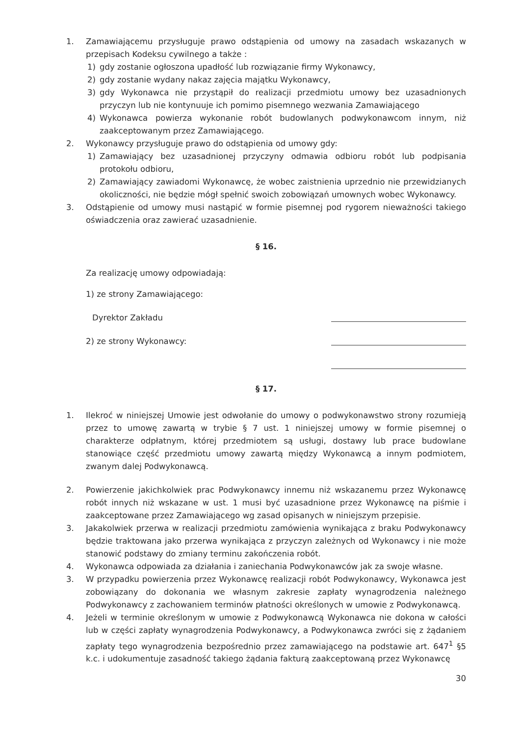1. Zamawiającemu przysługuje prawo odstąpienia od umowy na zasadach wskazanych w przepisach Kodeksu cywilnego a także :
1) gdy zostanie ogłoszona upadłość lub rozwiązanie firmy Wykonawcy,
2) gdy zostanie wydany nakaz zajęcia majątku Wykonawcy,
3) gdy Wykonawca nie przystąpił do realizacji przedmiotu umowy bez uzasadnionych przyczyn lub nie kontynuuje ich pomimo pisemnego wezwania Zamawiającego
4) Wykonawca powierza wykonanie robót budowlanych podwykonawcom innym, niż zaakceptowanym przez Zamawiającego.
2. Wykonawcy przysługuje prawo do odstąpienia od umowy gdy:
1) Zamawiający bez uzasadnionej przyczyny odmawia odbioru robót lub podpisania protokołu odbioru,
2) Zamawiający zawiadomi Wykonawcę, że wobec zaistnienia uprzednio nie przewidzianych okoliczności, nie będzie mógł spełnić swoich zobowiązań umownych wobec Wykonawcy.
3. Odstąpienie od umowy musi nastąpić w formie pisemnej pod rygorem nieważności takiego oświadczenia oraz zawierać uzasadnienie.
§ 16.
Za realizację umowy odpowiadają:
1) ze strony Zamawiającego:
Dyrektor Zakładu
2) ze strony Wykonawcy:
§ 17.
1. Ilekroć w niniejszej Umowie jest odwołanie do umowy o podwykonawstwo strony rozumieją przez to umowę zawartą w trybie § 7 ust. 1 niniejszej umowy w formie pisemnej o charakterze odpłatnym, której przedmiotem są usługi, dostawy lub prace budowlane stanowiące część przedmiotu umowy zawartą między Wykonawcą a innym podmiotem, zwanym dalej Podwykonawcą.
2. Powierzenie jakichkolwiek prac Podwykonawcy innemu niż wskazanemu przez Wykonawcę robót innych niż wskazane w ust. 1 musi być uzasadnione przez Wykonawcę na piśmie i zaakceptowane przez Zamawiającego wg zasad opisanych w niniejszym przepisie.
3. Jakakolwiek przerwa w realizacji przedmiotu zamówienia wynikająca z braku Podwykonawcy będzie traktowana jako przerwa wynikająca z przyczyn zależnych od Wykonawcy i nie może stanowić podstawy do zmiany terminu zakończenia robót.
4. Wykonawca odpowiada za działania i zaniechania Podwykonawców jak za swoje własne.
3. W przypadku powierzenia przez Wykonawcę realizacji robót Podwykonawcy, Wykonawca jest zobowiązany do dokonania we własnym zakresie zapłaty wynagrodzenia należnego Podwykonawcy z zachowaniem terminów płatności określonych w umowie z Podwykonawcą.
4. Jeżeli w terminie określonym w umowie z Podwykonawcą Wykonawca nie dokona w całości lub w części zapłaty wynagrodzenia Podwykonawcy, a Podwykonawca zwróci się z żądaniem zapłaty tego wynagrodzenia bezpośrednio przez zamawiającego na podstawie art. 647<sup>1</sup> §5 k.c. i udokumentuje zasadność takiego żądania fakturą zaakceptowaną przez Wykonawcę
30